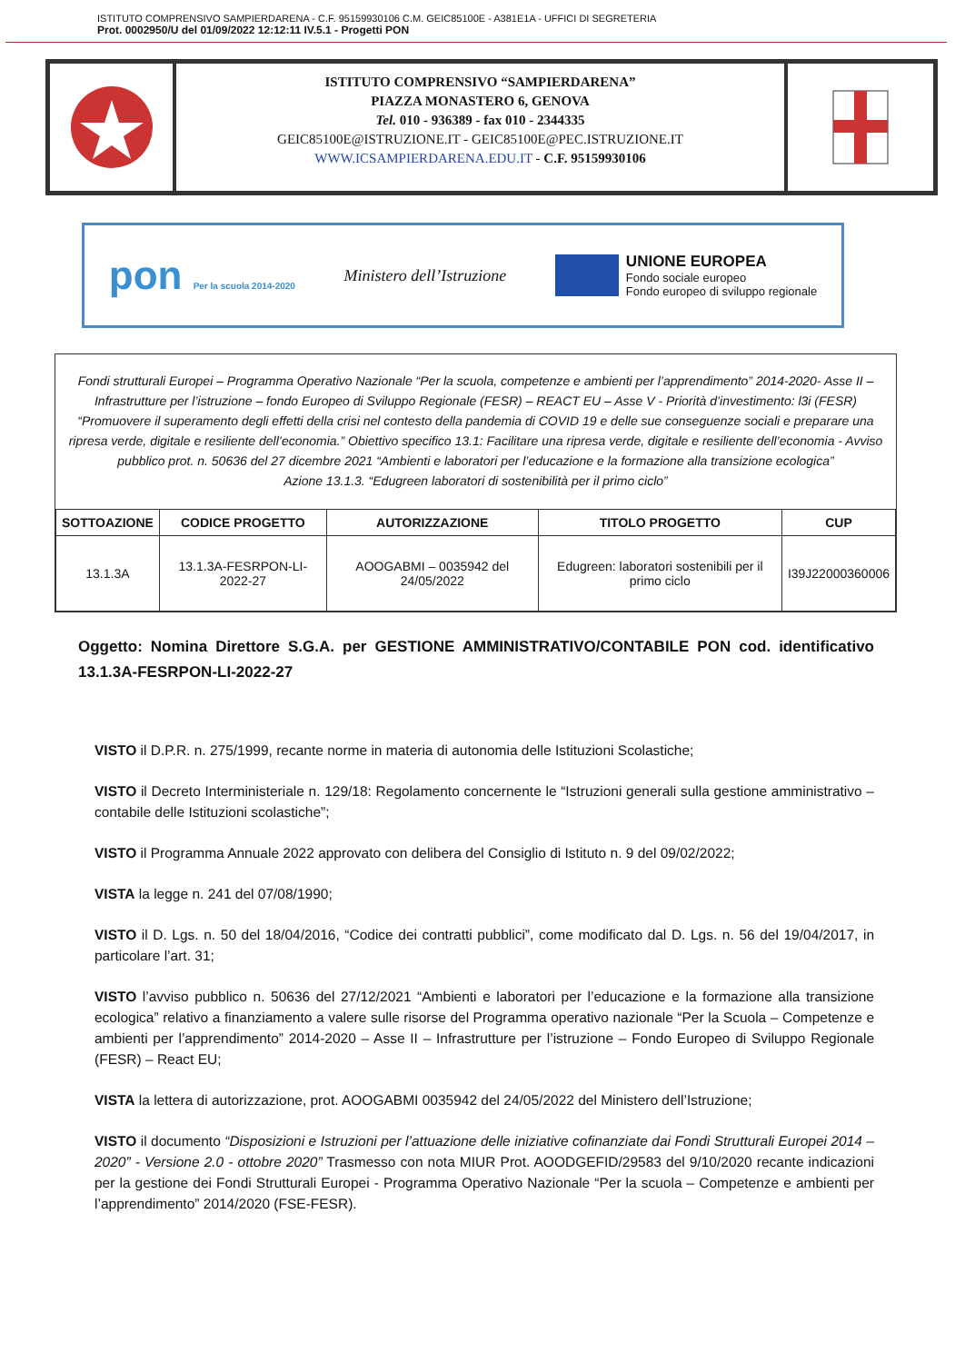ISTITUTO COMPRENSIVO SAMPIERDARENA - C.F. 95159930106 C.M. GEIC85100E - A381E1A - UFFICI DI SEGRETERIA
Prot. 0002950/U del 01/09/2022 12:12:11 IV.5.1 - Progetti PON
ISTITUTO COMPRENSIVO “SAMPIERDARENA”
PIAZZA MONASTERO 6, GENOVA
Tel. 010 - 936389 - fax 010 - 2344335
GEIC85100E@ISTRUZIONE.IT - GEIC85100E@PEC.ISTRUZIONE.IT
WWW.ICSAMPIERDARENA.EDU.IT - C.F. 95159930106
pon Per la scuola 2014-2020
Ministero dell’Istruzione
UNIONE EUROPEA
Fondo sociale europeo
Fondo europeo di sviluppo regionale
Fondi strutturali Europei – Programma Operativo Nazionale “Per la scuola, competenze e ambienti per l’apprendimento” 2014-2020- Asse II – Infrastrutture per l’istruzione – fondo Europeo di Sviluppo Regionale (FESR) – REACT EU – Asse V - Priorità d’investimento: l3i (FESR) “Promuovere il superamento degli effetti della crisi nel contesto della pandemia di COVID 19 e delle sue conseguenze sociali e preparare una ripresa verde, digitale e resiliente dell’economia.” Obiettivo specifico 13.1: Facilitare una ripresa verde, digitale e resiliente dell’economia - Avviso pubblico prot. n. 50636 del 27 dicembre 2021 “Ambienti e laboratori per l’educazione e la formazione alla transizione ecologica”
Azione 13.1.3. “Edugreen laboratori di sostenibilità per il primo ciclo”
| SOTTOAZIONE | CODICE PROGETTO | AUTORIZZAZIONE | TITOLO PROGETTO | CUP |
| --- | --- | --- | --- | --- |
| 13.1.3A | 13.1.3A-FESRPON-LI-2022-27 | AOOGABMI – 0035942 del 24/05/2022 | Edugreen: laboratori sostenibili per il primo ciclo | I39J22000360006 |
Oggetto: Nomina Direttore S.G.A. per GESTIONE AMMINISTRATIVO/CONTABILE PON cod. identificativo 13.1.3A-FESRPON-LI-2022-27
VISTO il D.P.R. n. 275/1999, recante norme in materia di autonomia delle Istituzioni Scolastiche;
VISTO il Decreto Interministeriale n. 129/18: Regolamento concernente le “Istruzioni generali sulla gestione amministrativo – contabile delle Istituzioni scolastiche”;
VISTO il Programma Annuale 2022 approvato con delibera del Consiglio di Istituto n. 9 del 09/02/2022;
VISTA la legge n. 241 del 07/08/1990;
VISTO il D. Lgs. n. 50 del 18/04/2016, “Codice dei contratti pubblici”, come modificato dal D. Lgs. n. 56 del 19/04/2017, in particolare l’art. 31;
VISTO l’avviso pubblico n. 50636 del 27/12/2021 “Ambienti e laboratori per l’educazione e la formazione alla transizione ecologica” relativo a finanziamento a valere sulle risorse del Programma operativo nazionale “Per la Scuola – Competenze e ambienti per l’apprendimento” 2014-2020 – Asse II – Infrastrutture per l’istruzione – Fondo Europeo di Sviluppo Regionale (FESR) – React EU;
VISTA la lettera di autorizzazione, prot. AOOGABMI 0035942 del 24/05/2022 del Ministero dell’Istruzione;
VISTO il documento “Disposizioni e Istruzioni per l’attuazione delle iniziative cofinanziate dai Fondi Strutturali Europei 2014 – 2020” - Versione 2.0 - ottobre 2020” Trasmesso con nota MIUR Prot. AOODGEFID/29583 del 9/10/2020 recante indicazioni per la gestione dei Fondi Strutturali Europei - Programma Operativo Nazionale “Per la scuola – Competenze e ambienti per l’apprendimento” 2014/2020 (FSE-FESR).